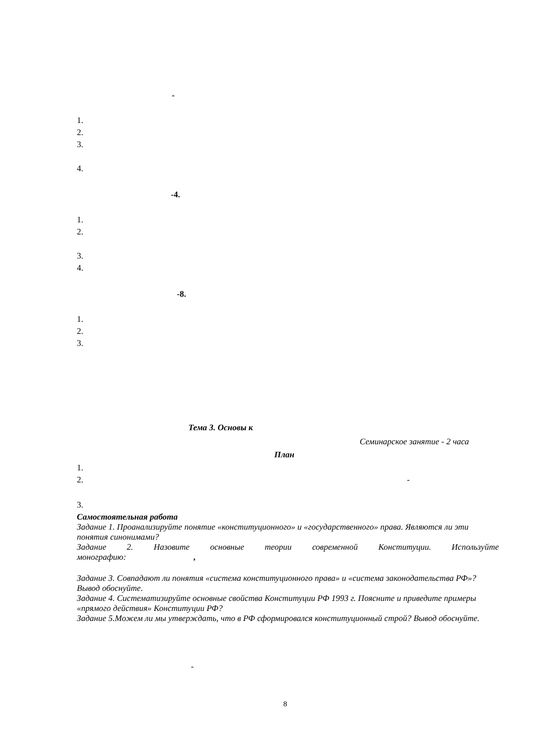-
1.
2.
3.
4.
-4.
1.
2.
3.
4.
-8.
1.
2.
3.
Тема 3. Основы к
Семинарское занятие - 2 часа
План
1.
2. -
3.
Самостоятельная работа
Задание 1. Проанализируйте понятие «конституционного» и «государственного» права. Являются ли эти понятия синонимами?
Задание 2. Назовите основные теории современной Конституции. Используйте
монографию: ,
Задание 3. Совпадают ли понятия «система конституционного права» и «система законодательства РФ»? Вывод обоснуйте.
Задание 4. Систематизируйте основные свойства Конституции РФ 1993 г. Поясните и приведите примеры «прямого действия» Конституции РФ?
Задание 5.Можем ли мы утверждать, что в РФ сформировался конституционный строй? Вывод обоснуйте.
-
8